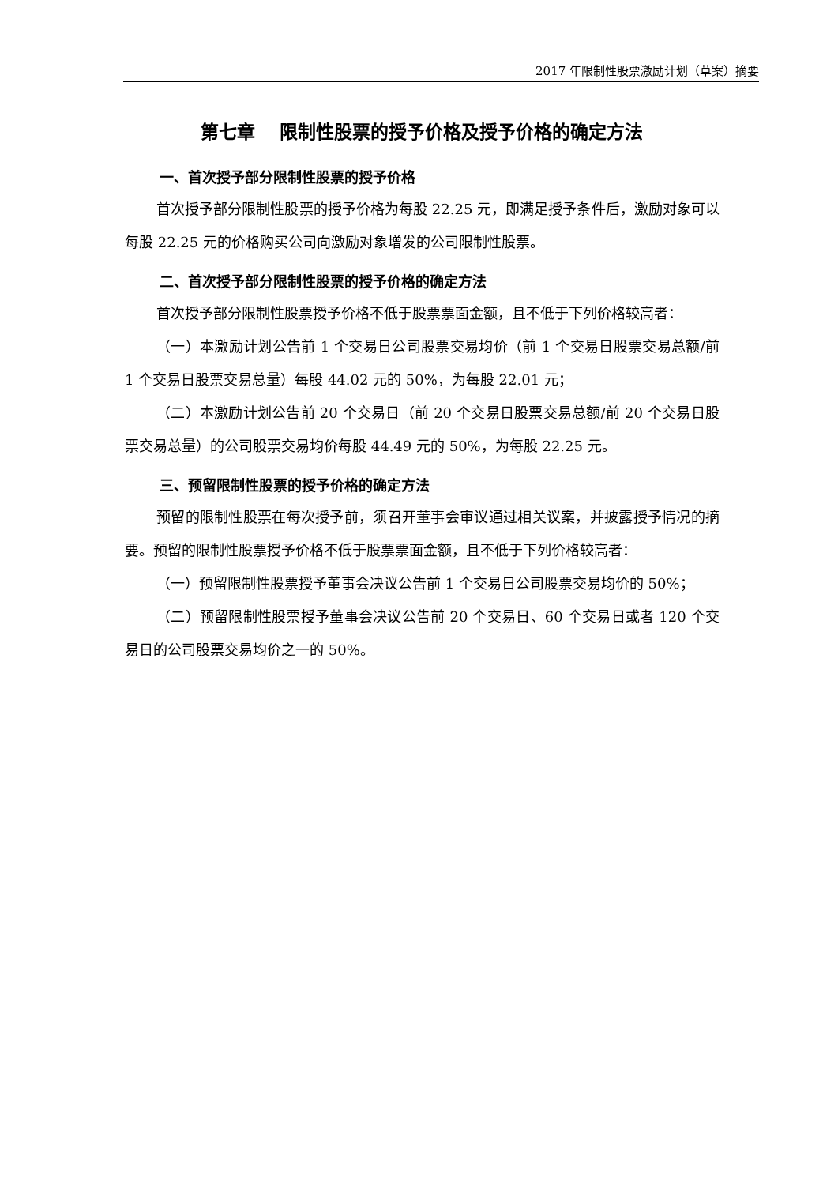2017 年限制性股票激励计划（草案）摘要
第七章　 限制性股票的授予价格及授予价格的确定方法
一、首次授予部分限制性股票的授予价格
首次授予部分限制性股票的授予价格为每股 22.25 元，即满足授予条件后，激励对象可以每股 22.25 元的价格购买公司向激励对象增发的公司限制性股票。
二、首次授予部分限制性股票的授予价格的确定方法
首次授予部分限制性股票授予价格不低于股票票面金额，且不低于下列价格较高者：
（一）本激励计划公告前 1 个交易日公司股票交易均价（前 1 个交易日股票交易总额/前 1 个交易日股票交易总量）每股 44.02 元的 50%，为每股 22.01 元；
（二）本激励计划公告前 20 个交易日（前 20 个交易日股票交易总额/前 20 个交易日股票交易总量）的公司股票交易均价每股 44.49 元的 50%，为每股 22.25 元。
三、预留限制性股票的授予价格的确定方法
预留的限制性股票在每次授予前，须召开董事会审议通过相关议案，并披露授予情况的摘要。预留的限制性股票授予价格不低于股票票面金额，且不低于下列价格较高者：
（一）预留限制性股票授予董事会决议公告前 1 个交易日公司股票交易均价的 50%；
（二）预留限制性股票授予董事会决议公告前 20 个交易日、60 个交易日或者 120 个交易日的公司股票交易均价之一的 50%。